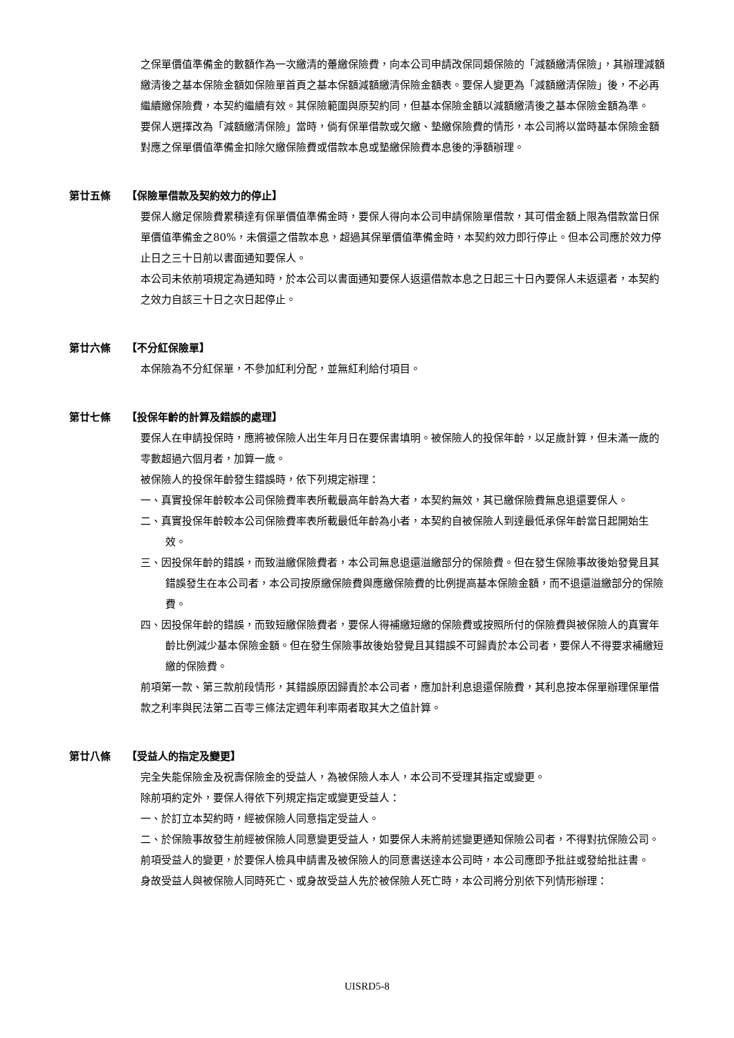之保單價值準備金的數額作為一次繳清的躉繳保險費，向本公司申請改保同類保險的「減額繳清保險」，其辦理減額繳清後之基本保險金額如保險單首頁之基本保額減額繳清保險金額表。要保人變更為「減額繳清保險」後，不必再繼續繳保險費，本契約繼續有效。其保險範圍與原契約同，但基本保險金額以減額繳清後之基本保險金額為準。
要保人選擇改為「減額繳清保險」當時，倘有保單借款或欠繳、墊繳保險費的情形，本公司將以當時基本保險金額對應之保單價值準備金扣除欠繳保險費或借款本息或墊繳保險費本息後的淨額辦理。
第廿五條 【保險單借款及契約效力的停止】
要保人繳足保險費累積達有保單價值準備金時，要保人得向本公司申請保險單借款，其可借金額上限為借款當日保單價值準備金之80%，未償還之借款本息，超過其保單價值準備金時，本契約效力即行停止。但本公司應於效力停止日之三十日前以書面通知要保人。
本公司未依前項規定為通知時，於本公司以書面通知要保人返還借款本息之日起三十日內要保人未返還者，本契約之效力自該三十日之次日起停止。
第廿六條 【不分紅保險單】
本保險為不分紅保單，不參加紅利分配，並無紅利給付項目。
第廿七條 【投保年齡的計算及錯誤的處理】
要保人在申請投保時，應將被保險人出生年月日在要保書填明。被保險人的投保年齡，以足歲計算，但未滿一歲的零數超過六個月者，加算一歲。
被保險人的投保年齡發生錯誤時，依下列規定辦理：
一、真實投保年齡較本公司保險費率表所載最高年齡為大者，本契約無效，其已繳保險費無息退還要保人。
二、真實投保年齡較本公司保險費率表所載最低年齡為小者，本契約自被保險人到達最低承保年齡當日起開始生效。
三、因投保年齡的錯誤，而致溢繳保險費者，本公司無息退還溢繳部分的保險費。但在發生保險事故後始發覺且其錯誤發生在本公司者，本公司按原繳保險費與應繳保險費的比例提高基本保險金額，而不退還溢繳部分的保險費。
四、因投保年齡的錯誤，而致短繳保險費者，要保人得補繳短繳的保險費或按照所付的保險費與被保險人的真實年齡比例減少基本保險金額。但在發生保險事故後始發覺且其錯誤不可歸責於本公司者，要保人不得要求補繳短繳的保險費。
前項第一款、第三款前段情形，其錯誤原因歸責於本公司者，應加計利息退還保險費，其利息按本保單辦理保單借款之利率與民法第二百零三條法定週年利率兩者取其大之值計算。
第廿八條 【受益人的指定及變更】
完全失能保險金及祝壽保險金的受益人，為被保險人本人，本公司不受理其指定或變更。
除前項約定外，要保人得依下列規定指定或變更受益人：
一、於訂立本契約時，經被保險人同意指定受益人。
二、於保險事故發生前經被保險人同意變更受益人，如要保人未將前述變更通知保險公司者，不得對抗保險公司。
前項受益人的變更，於要保人檢具申請書及被保險人的同意書送達本公司時，本公司應即予批註或發給批註書。
身故受益人與被保險人同時死亡、或身故受益人先於被保險人死亡時，本公司將分別依下列情形辦理：
UISRD5-8